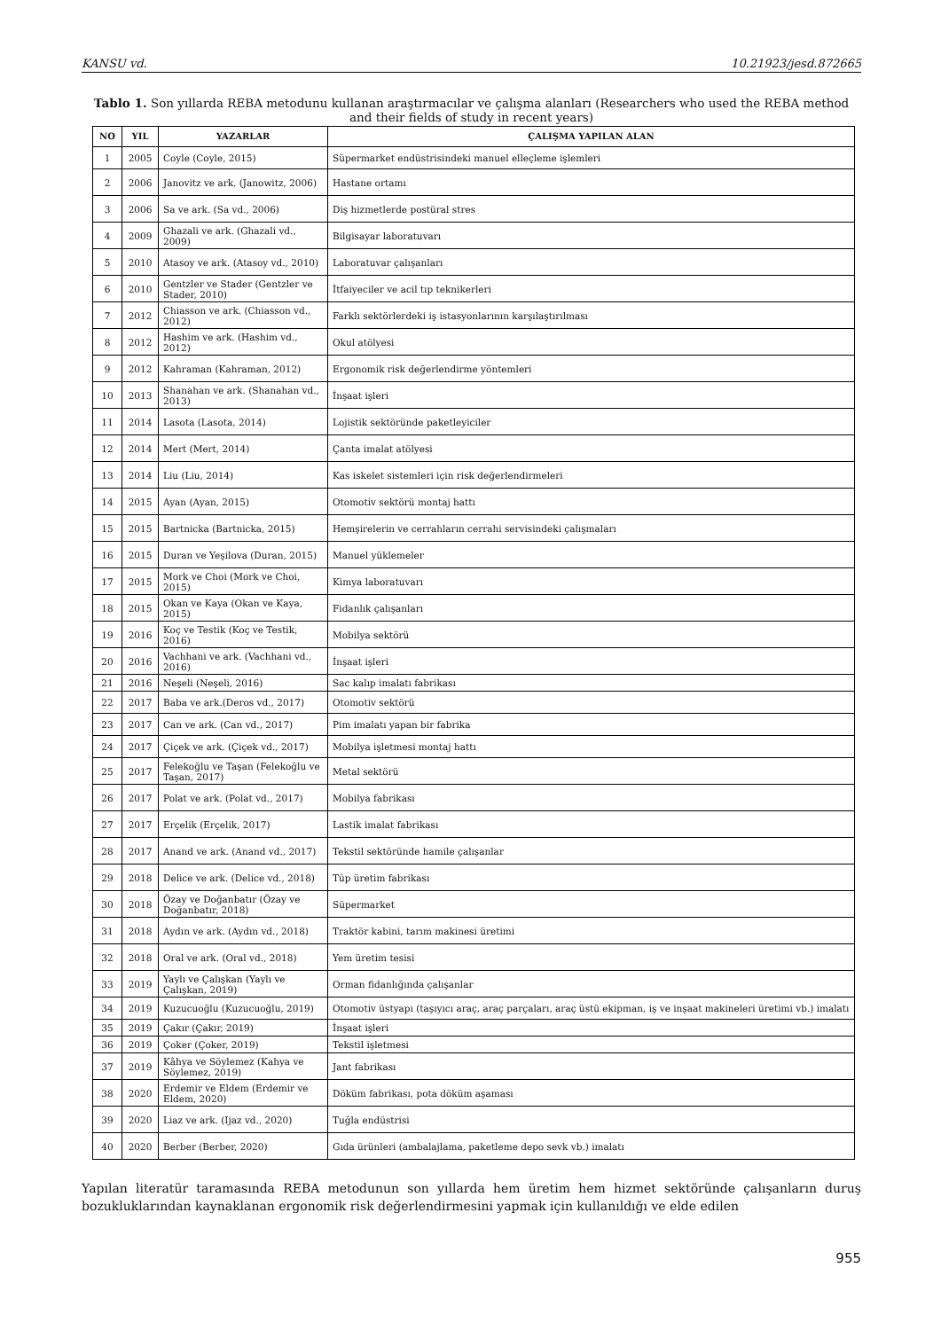KANSU vd. 10.21923/jesd.872665
Tablo 1. Son yıllarda REBA metodunu kullanan araştırmacılar ve çalışma alanları (Researchers who used the REBA method and their fields of study in recent years)
| NO | YIL | YAZARLAR | ÇALIŞMA YAPILAN ALAN |
| --- | --- | --- | --- |
| 1 | 2005 | Coyle (Coyle, 2015) | Süpermarket endüstrisindeki manuel elleçleme işlemleri |
| 2 | 2006 | Janovitz ve ark. (Janowitz, 2006) | Hastane ortamı |
| 3 | 2006 | Sa ve ark. (Sa vd., 2006) | Diş hizmetlerde postüral stres |
| 4 | 2009 | Ghazali ve ark. (Ghazali vd., 2009) | Bilgisayar laboratuvarı |
| 5 | 2010 | Atasoy ve ark. (Atasoy vd., 2010) | Laboratuvar çalışanları |
| 6 | 2010 | Gentzler ve Stader (Gentzler ve Stader, 2010) | İtfaiyeciler ve acil tıp teknikerleri |
| 7 | 2012 | Chiasson ve ark. (Chiasson vd., 2012) | Farklı sektörlerdeki iş istasyonlarının karşılaştırılması |
| 8 | 2012 | Hashim ve ark. (Hashim vd., 2012) | Okul atölyesi |
| 9 | 2012 | Kahraman (Kahraman, 2012) | Ergonomik risk değerlendirme yöntemleri |
| 10 | 2013 | Shanahan ve ark. (Shanahan vd., 2013) | İnşaat işleri |
| 11 | 2014 | Lasota (Lasota, 2014) | Lojistik sektöründe paketleyiciler |
| 12 | 2014 | Mert (Mert, 2014) | Çanta imalat atölyesi |
| 13 | 2014 | Liu (Liu, 2014) | Kas iskelet sistemleri için risk değerlendirmeleri |
| 14 | 2015 | Ayan (Ayan, 2015) | Otomotiv sektörü montaj hattı |
| 15 | 2015 | Bartnicka (Bartnicka, 2015) | Hemşirelerin ve cerrahların cerrahi servisindeki çalışmaları |
| 16 | 2015 | Duran ve Yeşilova (Duran, 2015) | Manuel yüklemeler |
| 17 | 2015 | Mork ve Choi (Mork ve Choi, 2015) | Kimya laboratuvarı |
| 18 | 2015 | Okan ve Kaya (Okan ve Kaya, 2015) | Fidanlık çalışanları |
| 19 | 2016 | Koç ve Testik (Koç ve Testik, 2016) | Mobilya sektörü |
| 20 | 2016 | Vachhani ve ark. (Vachhani vd., 2016) | İnşaat işleri |
| 21 | 2016 | Neşeli (Neşeli, 2016) | Sac kalıp imalatı fabrikası |
| 22 | 2017 | Baba ve ark.(Deros vd., 2017) | Otomotiv sektörü |
| 23 | 2017 | Can ve ark. (Can vd., 2017) | Pim imalatı yapan bir fabrika |
| 24 | 2017 | Çiçek ve ark. (Çiçek vd., 2017) | Mobilya işletmesi montaj hattı |
| 25 | 2017 | Felekoğlu ve Taşan (Felekoğlu ve Taşan, 2017) | Metal sektörü |
| 26 | 2017 | Polat ve ark. (Polat vd., 2017) | Mobilya fabrikası |
| 27 | 2017 | Erçelik (Erçelik, 2017) | Lastik imalat fabrikası |
| 28 | 2017 | Anand ve ark. (Anand vd., 2017) | Tekstil sektöründe hamile çalışanlar |
| 29 | 2018 | Delice ve ark. (Delice vd., 2018) | Tüp üretim fabrikası |
| 30 | 2018 | Özay ve Doğanbatır (Özay ve Doğanbatır, 2018) | Süpermarket |
| 31 | 2018 | Aydın ve ark. (Aydın vd., 2018) | Traktör kabini, tarım makinesi üretimi |
| 32 | 2018 | Oral ve ark. (Oral vd., 2018) | Yem üretim tesisi |
| 33 | 2019 | Yaylı ve Çalışkan (Yaylı ve Çalışkan, 2019) | Orman fidanlığında çalışanlar |
| 34 | 2019 | Kuzucuoğlu (Kuzucuoğlu, 2019) | Otomotiv üstyapı (taşıyıcı araç, araç parçaları, araç üstü ekipman, iş ve inşaat makineleri üretimi vb.) imalatı |
| 35 | 2019 | Çakır (Çakır, 2019) | İnşaat işleri |
| 36 | 2019 | Çoker (Çoker, 2019) | Tekstil işletmesi |
| 37 | 2019 | Kâhya ve Söylemez (Kahya ve Söylemez, 2019) | Jant fabrikası |
| 38 | 2020 | Erdemir ve Eldem (Erdemir ve Eldem, 2020) | Döküm fabrikası, pota döküm aşaması |
| 39 | 2020 | Liaz ve ark. (Ijaz vd., 2020) | Tuğla endüstrisi |
| 40 | 2020 | Berber (Berber, 2020) | Gıda ürünleri (ambalajlama, paketleme depo sevk vb.) imalatı |
Yapılan literatür taramasında REBA metodunun son yıllarda hem üretim hem hizmet sektöründe çalışanların duruş bozukluklarından kaynaklanan ergonomik risk değerlendirmesini yapmak için kullanıldığı ve elde edilen
955